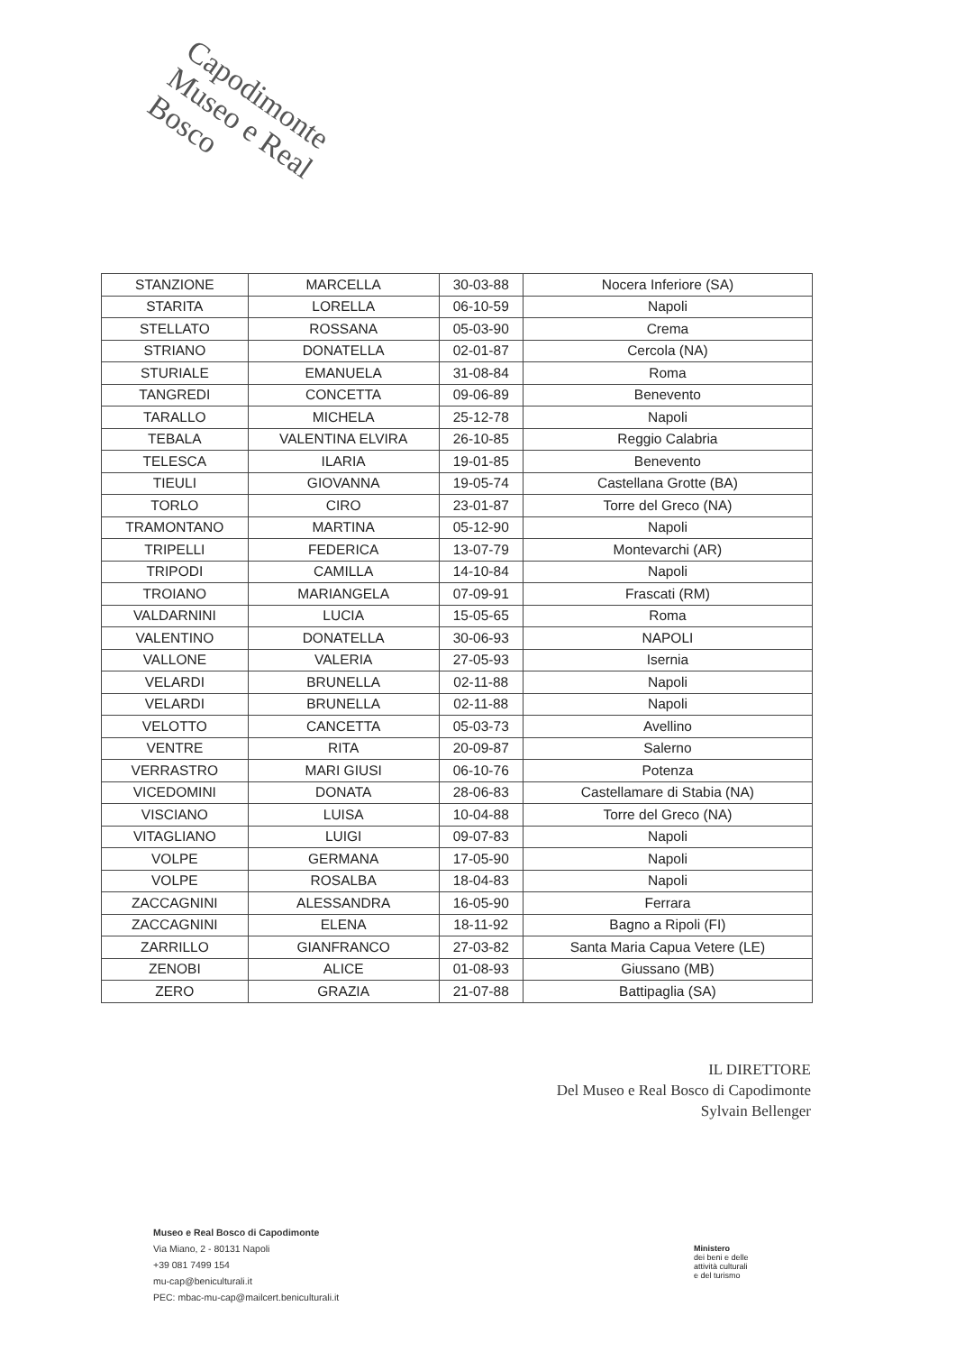Capodimonte
Museo e Real Bosco
| STANZIONE | MARCELLA | 30-03-88 | Nocera Inferiore (SA) |
| STARITA | LORELLA | 06-10-59 | Napoli |
| STELLATO | ROSSANA | 05-03-90 | Crema |
| STRIANO | DONATELLA | 02-01-87 | Cercola (NA) |
| STURIALE | EMANUELA | 31-08-84 | Roma |
| TANGREDI | CONCETTA | 09-06-89 | Benevento |
| TARALLO | MICHELA | 25-12-78 | Napoli |
| TEBALA | VALENTINA ELVIRA | 26-10-85 | Reggio Calabria |
| TELESCA | ILARIA | 19-01-85 | Benevento |
| TIEULI | GIOVANNA | 19-05-74 | Castellana Grotte (BA) |
| TORLO | CIRO | 23-01-87 | Torre del Greco (NA) |
| TRAMONTANO | MARTINA | 05-12-90 | Napoli |
| TRIPELLI | FEDERICA | 13-07-79 | Montevarchi (AR) |
| TRIPODI | CAMILLA | 14-10-84 | Napoli |
| TROIANO | MARIANGELA | 07-09-91 | Frascati (RM) |
| VALDARNINI | LUCIA | 15-05-65 | Roma |
| VALENTINO | DONATELLA | 30-06-93 | NAPOLI |
| VALLONE | VALERIA | 27-05-93 | Isernia |
| VELARDI | BRUNELLA | 02-11-88 | Napoli |
| VELARDI | BRUNELLA | 02-11-88 | Napoli |
| VELOTTO | CANCETTA | 05-03-73 | Avellino |
| VENTRE | RITA | 20-09-87 | Salerno |
| VERRASTRO | MARI GIUSI | 06-10-76 | Potenza |
| VICEDOMINI | DONATA | 28-06-83 | Castellamare di Stabia (NA) |
| VISCIANO | LUISA | 10-04-88 | Torre del Greco (NA) |
| VITAGLIANO | LUIGI | 09-07-83 | Napoli |
| VOLPE | GERMANA | 17-05-90 | Napoli |
| VOLPE | ROSALBA | 18-04-83 | Napoli |
| ZACCAGNINI | ALESSANDRA | 16-05-90 | Ferrara |
| ZACCAGNINI | ELENA | 18-11-92 | Bagno a Ripoli (FI) |
| ZARRILLO | GIANFRANCO | 27-03-82 | Santa Maria Capua Vetere (LE) |
| ZENOBI | ALICE | 01-08-93 | Giussano (MB) |
| ZERO | GRAZIA | 21-07-88 | Battipaglia (SA) |
IL DIRETTORE
Del Museo e Real Bosco di Capodimonte
Sylvain Bellenger
Museo e Real Bosco di Capodimonte
Via Miano, 2 - 80131 Napoli
+39 081 7499 154
mu-cap@beniculturali.it
PEC: mbac-mu-cap@mailcert.beniculturali.it
Ministero
dei beni e delle
attività culturali
e del turismo